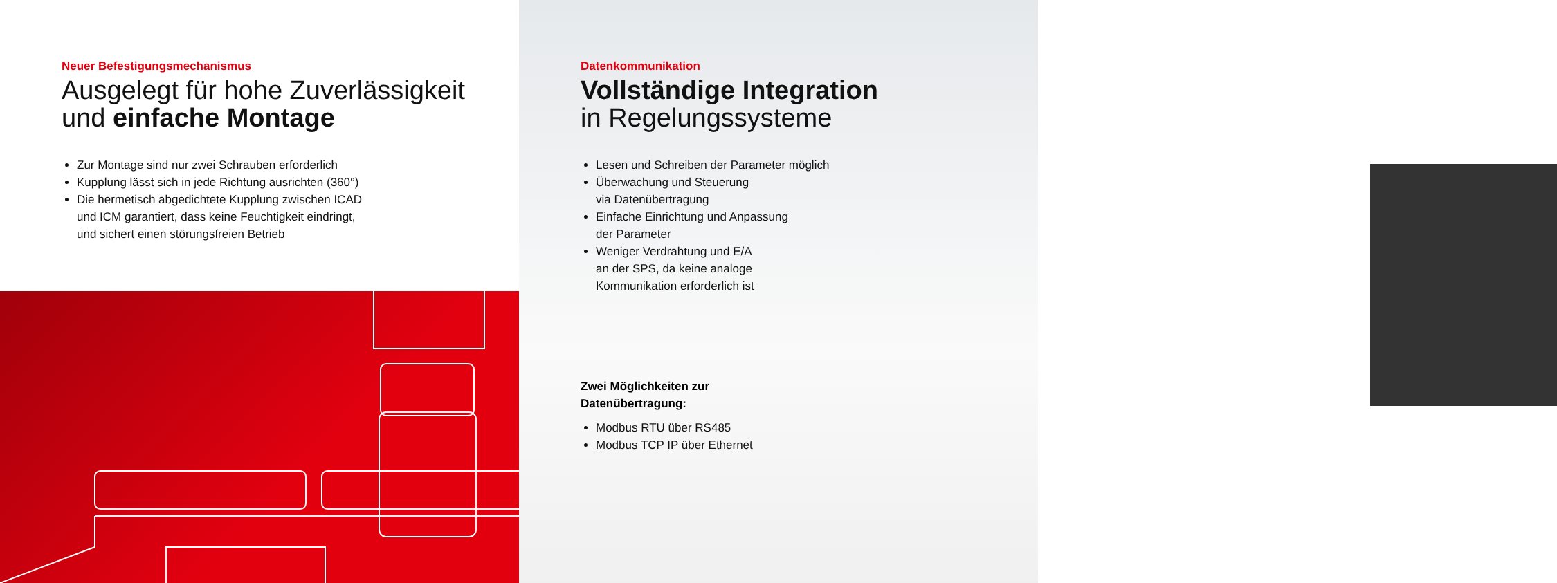Neuer Befestigungsmechanismus
Ausgelegt für hohe Zuverlässigkeit
und einfache Montage
Zur Montage sind nur zwei Schrauben erforderlich
Kupplung lässt sich in jede Richtung ausrichten (360°)
Die hermetisch abgedichtete Kupplung zwischen ICAD
und ICM garantiert, dass keine Feuchtigkeit eindringt,
und sichert einen störungsfreien Betrieb
Datenkommunikation
Vollständige Integration
in Regelungssysteme
Lesen und Schreiben der Parameter möglich
Überwachung und Steuerung
via Datenübertragung
Einfache Einrichtung und Anpassung
der Parameter
Weniger Verdrahtung und E/A
an der SPS, da keine analoge
Kommunikation erforderlich ist
Zwei Möglichkeiten zur
Datenübertragung:
Modbus RTU über RS485
Modbus TCP IP über Ethernet